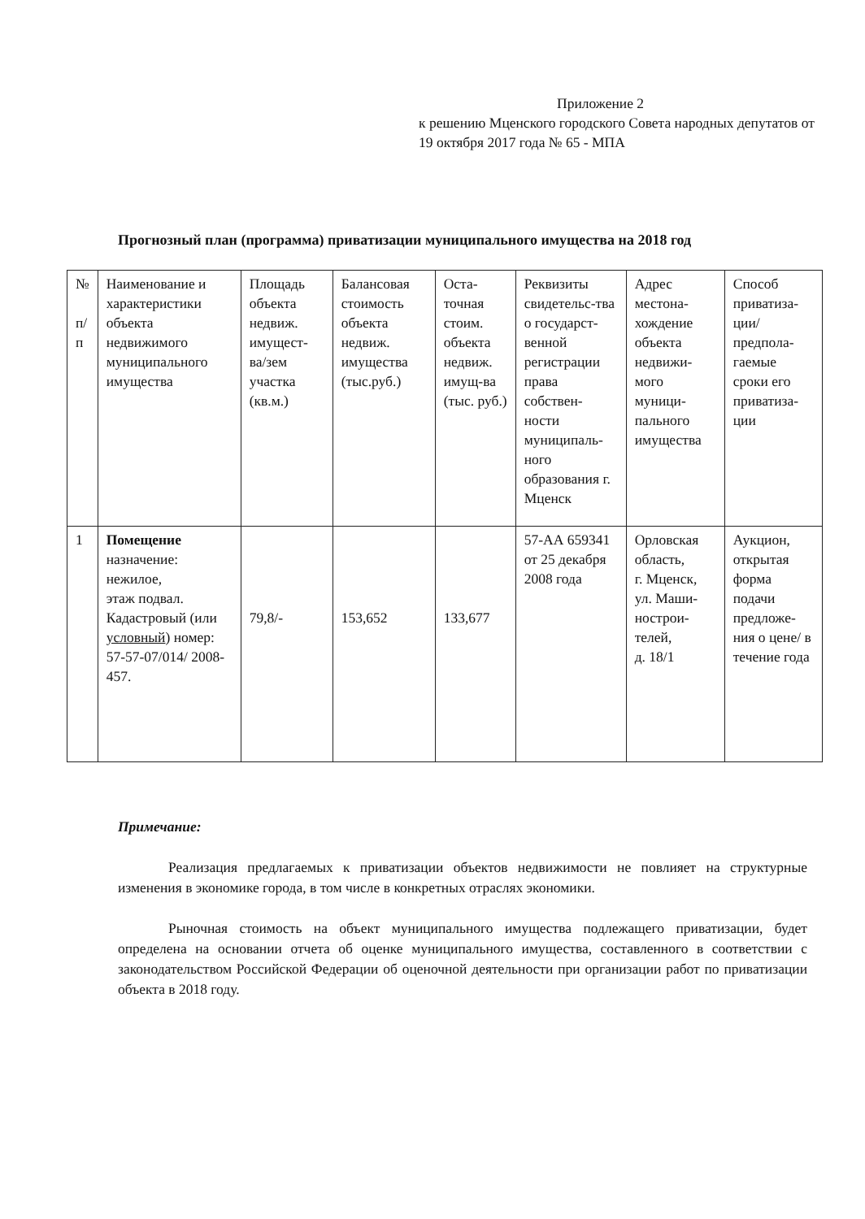Приложение 2
к решению Мценского городского Совета народных депутатов от 19 октября 2017 года № 65 - МПА
Прогнозный план (программа) приватизации муниципального имущества на 2018 год
| № п/п | Наименование и характеристики объекта недвижимого муниципального имущества | Площадь объекта недвиж. имущест-ва/зем участка (кв.м.) | Балансовая стоимость объекта недвиж. имущества (тыс.руб.) | Оста-точная стоим. объекта недвиж. имущ-ва (тыс. руб.) | Реквизиты свидетельс-тва о государст-венной регистрации права собствен-ности муниципаль-ного образования г. Мценск | Адрес местона-хождение объекта недвижи-мого муници-пального имущества | Способ приватиза-ции/ предпола-гаемые сроки его приватиза-ции |
| --- | --- | --- | --- | --- | --- | --- | --- |
| 1 | Помещение назначение: нежилое, этаж подвал. Кадастровый (или условный ) номер: 57-57-07/014/ 2008-457. | 79,8/- | 153,652 | 133,677 | 57-АА 659341 от 25 декабря 2008 года | Орловская область, г. Мценск, ул. Маши-нострои-телей, д. 18/1 | Аукцион, открытая форма подачи предложе-ния о цене/ в течение года |
Примечание:
Реализация предлагаемых к приватизации объектов недвижимости не повлияет на структурные изменения в экономике города, в том числе в конкретных отраслях экономики.
Рыночная стоимость на объект муниципального имущества подлежащего приватизации, будет определена на основании отчета об оценке муниципального имущества, составленного в соответствии с законодательством Российской Федерации об оценочной деятельности при организации работ по приватизации объекта в 2018 году.